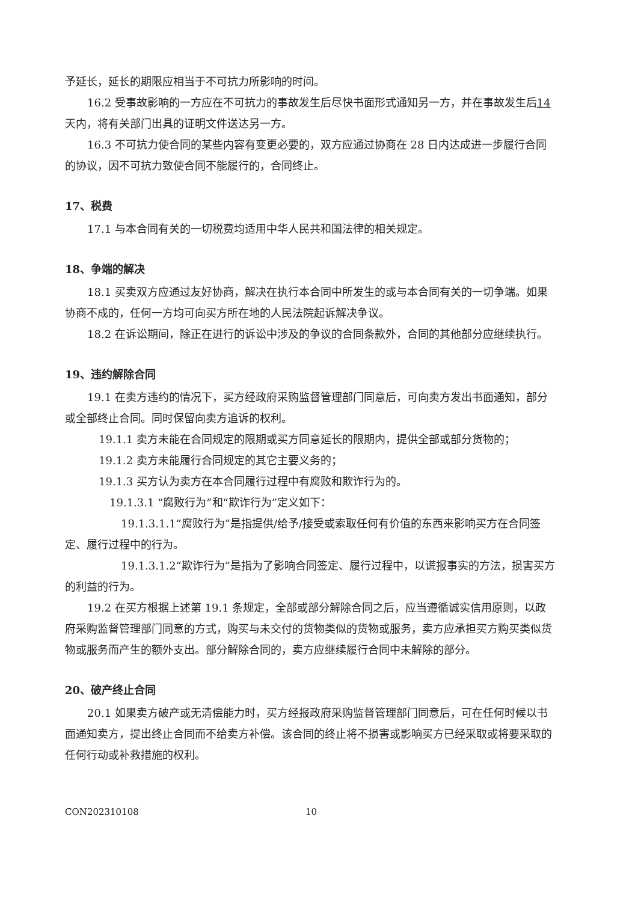予延长，延长的期限应相当于不可抗力所影响的时间。
16.2 受事故影响的一方应在不可抗力的事故发生后尽快书面形式通知另一方，并在事故发生后14天内，将有关部门出具的证明文件送达另一方。
16.3 不可抗力使合同的某些内容有变更必要的，双方应通过协商在 28 日内达成进一步履行合同的协议，因不可抗力致使合同不能履行的，合同终止。
17、税费
17.1 与本合同有关的一切税费均适用中华人民共和国法律的相关规定。
18、争端的解决
18.1 买卖双方应通过友好协商，解决在执行本合同中所发生的或与本合同有关的一切争端。如果协商不成的，任何一方均可向买方所在地的人民法院起诉解决争议。
18.2 在诉讼期间，除正在进行的诉讼中涉及的争议的合同条款外，合同的其他部分应继续执行。
19、违约解除合同
19.1 在卖方违约的情况下，买方经政府采购监督管理部门同意后，可向卖方发出书面通知，部分或全部终止合同。同时保留向卖方追诉的权利。
19.1.1 卖方未能在合同规定的限期或买方同意延长的限期内，提供全部或部分货物的；
19.1.2 卖方未能履行合同规定的其它主要义务的；
19.1.3 买方认为卖方在本合同履行过程中有腐败和欺诈行为的。
19.1.3.1 “腐败行为”和“欺诈行为”定义如下：
19.1.3.1.1“腐败行为”是指提供/给予/接受或索取任何有价值的东西来影响买方在合同签定、履行过程中的行为。
19.1.3.1.2“欺诈行为”是指为了影响合同签定、履行过程中，以谎报事实的方法，损害买方的利益的行为。
19.2 在买方根据上述第 19.1 条规定，全部或部分解除合同之后，应当遵循诚实信用原则，以政府采购监督管理部门同意的方式，购买与未交付的货物类似的货物或服务，卖方应承担买方购买类似货物或服务而产生的额外支出。部分解除合同的，卖方应继续履行合同中未解除的部分。
20、破产终止合同
20.1 如果卖方破产或无清偿能力时，买方经报政府采购监督管理部门同意后，可在任何时候以书面通知卖方，提出终止合同而不给卖方补偿。该合同的终止将不损害或影响买方已经采取或将要采取的任何行动或补救措施的权利。
CON202310108 10